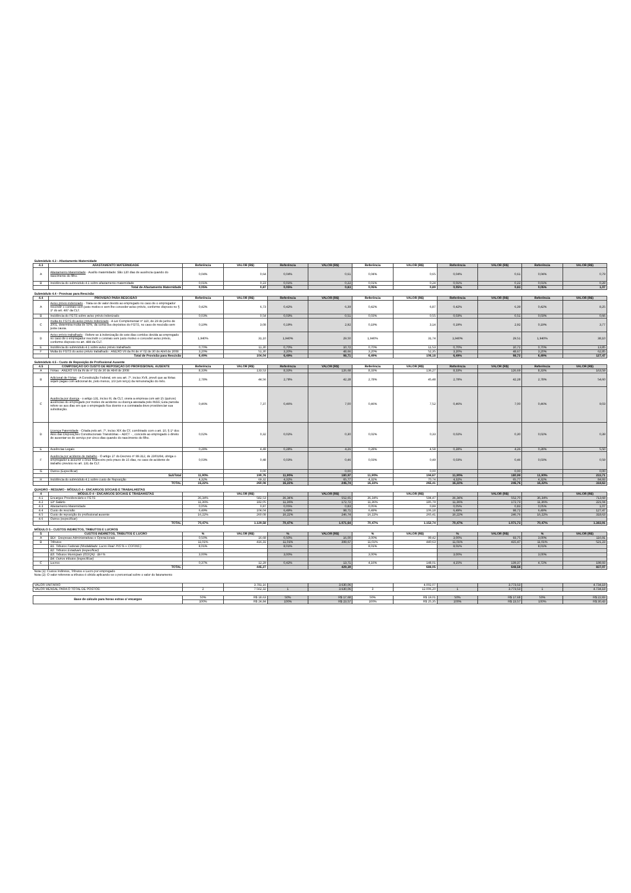| Submódulo 4.3 - Afastamento Maternidade | | | | | | | | | | | |
| 4.3 | AFASTAMENTO MATERNIDADE | Referência | VALOR (R$) | Referência | VALOR (R$) | Referência | VALOR (R$) | Referência | VALOR (R$) | Referência | VALOR (R$) |
| A | Afastamento Maternidade - Auxílio maternidade: São 120 dias de ausência quando do nascimento do filho. | 0,04% | 0,64 | 0,04% | 0,61 | 0,04% | 0,65 | 0,04% | 0,61 | 0,04% | 0,79 |
| B | Incidência do submódulo 4.1 sobre afastamento maternidade | 0,01% | 0,23 | 0,01% | 0,22 | 0,01% | 0,24 | 0,01% | 0,22 | 0,01% | 0,29 |
| | Total de Afastamento Maternidade | 0,05% | 0,87 | 0,05% | 0,83 | 0,05% | 0,89 | 0,05% | 0,83 | 0,05% | 1,07 |
| Submódulo 4.4 - Provisao para Rescisão | | | | | | | | | | | |
| 4.4 | PROVISÃO PARA RESCISÃO | Referência | VALOR (R$) | Referência | VALOR (R$) | Referência | VALOR (R$) | Referência | VALOR (R$) | Referência | VALOR (R$) |
| A | Aviso prévio indenizado - Trata-se de valor devido ao empregado no caso de o empregador rescindir o contrato sem justo motivo e sem lhe conceder aviso prévio, conforme disposto no § 1º do art. 487 da CLT. | 0,42% | 6,73 | 0,42% | 6,39 | 0,42% | 6,87 | 0,42% | 6,39 | 0,42% | 8,25 |
| B | Incidência do FGTS sobre aviso prévio indenizado | 0,03% | 0,54 | 0,03% | 0,51 | 0,03% | 0,55 | 0,03% | 0,51 | 0,03% | 0,66 |
| C | multa do FGTS do aviso prévio indenizado - A Lei Complementar nº 110, de 29 de junho de 2001, determina multa de 50%, da soma dos depósitos do FGTS, no caso de rescisão sem justa causa. | 0,19% | 3,08 | 0,19% | 2,92 | 0,19% | 3,14 | 0,19% | 2,92 | 0,19% | 3,77 |
| D | Aviso prévio trabalhado - Refere-se à indenização de sete dias corridos devida ao empregado no caso de o empregador rescindir o contrato sem justo motivo e conceder aviso prévio, conforme disposto no art. 488 da CLT. | 1,940% | 31,10 | 1,940% | 29,50 | 1,940% | 31,74 | 1,940% | 29,51 | 1,940% | 38,10 |
| E | Incidência do submódulo 4.1 sobre aviso prévio trabalhado | 0,70% | 11,30 | 0,70% | 10,72 | 0,70% | 11,53 | 0,70% | 10,72 | 0,70% | 13,85 |
| F | Multa do FGTS do aviso prévio trabalhado - ANEXO VII da IN de nº 02 de 30 de Abril de 2008 | 3,20% | 51,30 | 3,20% | 48,66 | 3,20% | 52,35 | 3,20% | 48,67 | 3,20% | 62,85 |
| | Total de Provisão para Rescisão | 6,49% | 104,04 | 6,49% | 98,71 | 6,49% | 106,18 | 6,49% | 98,72 | 6,49% | 127,47 |
| Submódulo 4.5 - Custo de Reposição de Profissional Ausente | | | | | | | | | | | |
| 4.5 | COMPOSIÇÃO DO CUSTO DE REPOSIÇÃO DO PROFISSIONAL AUSENTE | Referência | VALOR (R$) | Referência | VALOR (R$) | Referência | VALOR (R$) | Referência | VALOR (R$) | Referência | VALOR (R$) |
| A | Férias - ANEXO VII da IN de nº 02 de 30 de Abril de 2008 | 8,33% | 133,53 | 8,33% | 126,68 | 8,33% | 136,27 | 8,33% | 126,69 | 8,33% | 163,59 |
| B | Adicional de Férias - A Constituição Federal, em seu art. 7º, inciso XVII, prevê que as férias sejam pagas com adicional de, pelo menos, 1/3 (um terço) da remuneração do mês. | 2,78% | 44,56 | 2,78% | 42,28 | 2,78% | 45,48 | 2,78% | 42,28 | 2,78% | 54,60 |
| C | Ausência por doença - o artigo 131, inciso III, da CLT, onera a empresa com até 15 (quinze) ausências do empregado por motivo de acidente ou doença atestada pelo INSS; Esta parcela refere-se aos dias em que o empregado fica doente e a contratada deve providenciar sua substituição. | 0,46% | 7,37 | 0,46% | 7,00 | 0,46% | 7,52 | 0,46% | 7,00 | 0,46% | 9,03 |
| D | Licença Paternidade - Criada pelo art. 7º, inciso XIX da CF, combinado com o art. 10, § 1º dos Atos das Disposições Constitucionais Transitórias – ADCT - , concede ao empregado o direito de ausentar-se do serviço por cinco dias quando do nascimento do filho. | 0,02% | 0,32 | 0,02% | 0,30 | 0,02% | 0,33 | 0,02% | 0,30 | 0,02% | 0,39 |
| E | Ausências Legais | 0,28% | 4,49 | 0,28% | 4,26 | 0,28% | 4,58 | 0,28% | 4,26 | 0,28% | 5,50 |
| F | Ausência por acidente de trabalho - O artigo 27 do Decreto nº 89.312, de 23/01/84, obriga o empregador a assumir o ônus financeiro pelo prazo de 15 dias, no caso de acidente de trabalho previsto no art. 131 da CLT. | 0,03% | 0,48 | 0,03% | 0,46 | 0,03% | 0,49 | 0,03% | 0,46 | 0,03% | 0,59 |
| G | Outros (Especificar) | | 0,00 | | 0,00 | | 0,00 | | 0,00 | | 0,00 |
| | SubTotal | 11,90% | 190,76 | 11,90% | 180,97 | 11,90% | 194,67 | 11,90% | 180,99 | 11,90% | 233,71 |
| H | Incidência do submódulo 4.1 sobre custo de Reposição | 4,32% | 69,32 | 4,32% | 65,77 | 4,32% | 70,74 | 4,32% | 65,77 | 4,32% | 84,93 |
| | TOTAL | 16,22% | 260,08 | 16,22% | 246,74 | 16,22% | 265,41 | 16,22% | 246,76 | 16,22% | 318,63 |
| QUADRO - RESUMO - MÓDULO 4 - ENCARGOS SOCIAIS E TRABALHISTAS | | | | | | | | | | | |
| 4 | MÓDULO 4 - ENCARGOS SOCIAIS E TRABAHISTAS | | VALOR (R$) | | VALOR (R$) | | VALOR (R$) | | VALOR (R$) | | VALOR (R$) |
| 4.1 | Encargos Previdenciário e FGTS | 36,34% | 582,53 | 36,34% | 552,65 | 36,34% | 594,47 | 36,34% | 552,70 | 36,34% | 713,69 |
| 4.2 | 13º Salário | 11,36% | 182,05 | 11,36% | 172,72 | 11,36% | 185,79 | 11,36% | 172,73 | 11,36% | 221,04 |
| 4.3 | Afastamento Maternidade | 0,05% | 0,87 | 0,05% | 0,83 | 0,05% | 0,89 | 0,05% | 0,83 | 0,05% | 1,07 |
| 4.4 | Custo de rescisão | 6,49% | 104,04 | 6,49% | 98,71 | 6,49% | 106,18 | 6,49% | 98,72 | 6,49% | 127,47 |
| 4.5 | Custo de reposição do profissional ausente | 16,22% | 260,08 | 16,22% | 246,74 | 16,22% | 265,41 | 16,22% | 246,76 | 16,22% | 318,63 |
| 4.6 | Outros (especificar) | | | | | | | | | | |
| | TOTAL | 70,47% | 1.129,58 | 70,47% | 1.071,64 | 70,47% | 1.152,74 | 70,47% | 1.071,73 | 70,47% | 1.383,91 |
| MÓDULO 5 - CUSTOS INDIRETOS, TRIBUTOS E LUCROS | | | | | | | | | | | |
| 5 | CUSTOS INDIRETOS, TRIBUTOS E LUCRO | % | VALOR (R$) | % | VALOR (R$) | % | VALOR (R$) | % | VALOR (R$) | % | VALOR (R$) |
| A | BDI - Despesas Administrativas e Operacionais | 0,50% | 16,68 | 0,50% | 16,00 | 3,00% | 99,42 | 3,00% | 93,75 | 3,00% | 116,91 |
| B | Tributos | 11,01% | 416,31 | 11,01% | 399,67 | 11,01% | 440,63 | 11,01% | 415,47 | 11,01% | 521,23 |
| | B1. Tributos Federais (Modalidade: Lucro Real: PIS % + COFINS ) | 8,01% | | 8,01% | | 8,01% | | 8,01% | | 8,01% | |
| | B2. Tributos Estaduais (especificar) | | | | | | | | | | |
| | B3. Tributos Municipais (ISSQN) - BH % | 3,00% | | 3,00% | | 3,00% | | 3,00% | | 3,00% | |
| | B4. Outros tributos (especificar) | | | | | | | | | | |
| C | Lucros | 0,37% | 12,29 | 0,42% | 13,71 | 4,16% | 148,01 | 4,15% | 139,37 | 4,72% | 198,93 |
| | TOTAL | | 445,27 | | 429,39 | | 688,05 | | 648,58 | | 837,07 |
| Nota (1): Custos Indiretos, Tributos e Lucro por empregado Nota (2): O valor referente a tributos é obtido aplicando-se o percentual sobre o valor do faturamento | | | | | | | | | | | |
| VALOR UNITÁRIO | | | 3.781,16 | | 3.630,06 | | 4.002,07 | | 3.773,53 | | 4.734,19 |
| VALOR MENSAL PARA O TOTAL DE POSTOS: | | 2 | 7.562,32 | 1 | 3.630,06 | 3 | 12.006,20 | 1 | 3.773,53 | 1 | 4.734,19 |
| Base de cálculo para horas extras c/ encargos | | 50% | R$ 18,63 | 50% | R$ 17,68 | 50% | R$ 19,01 | 50% | R$ 17,68 | 50% | R$ 22,83 |
| | | 100% | R$ 24,84 | 100% | R$ 23,57 | 100% | R$ 25,35 | 100% | R$ 23,57 | 100% | R$ 30,43 |